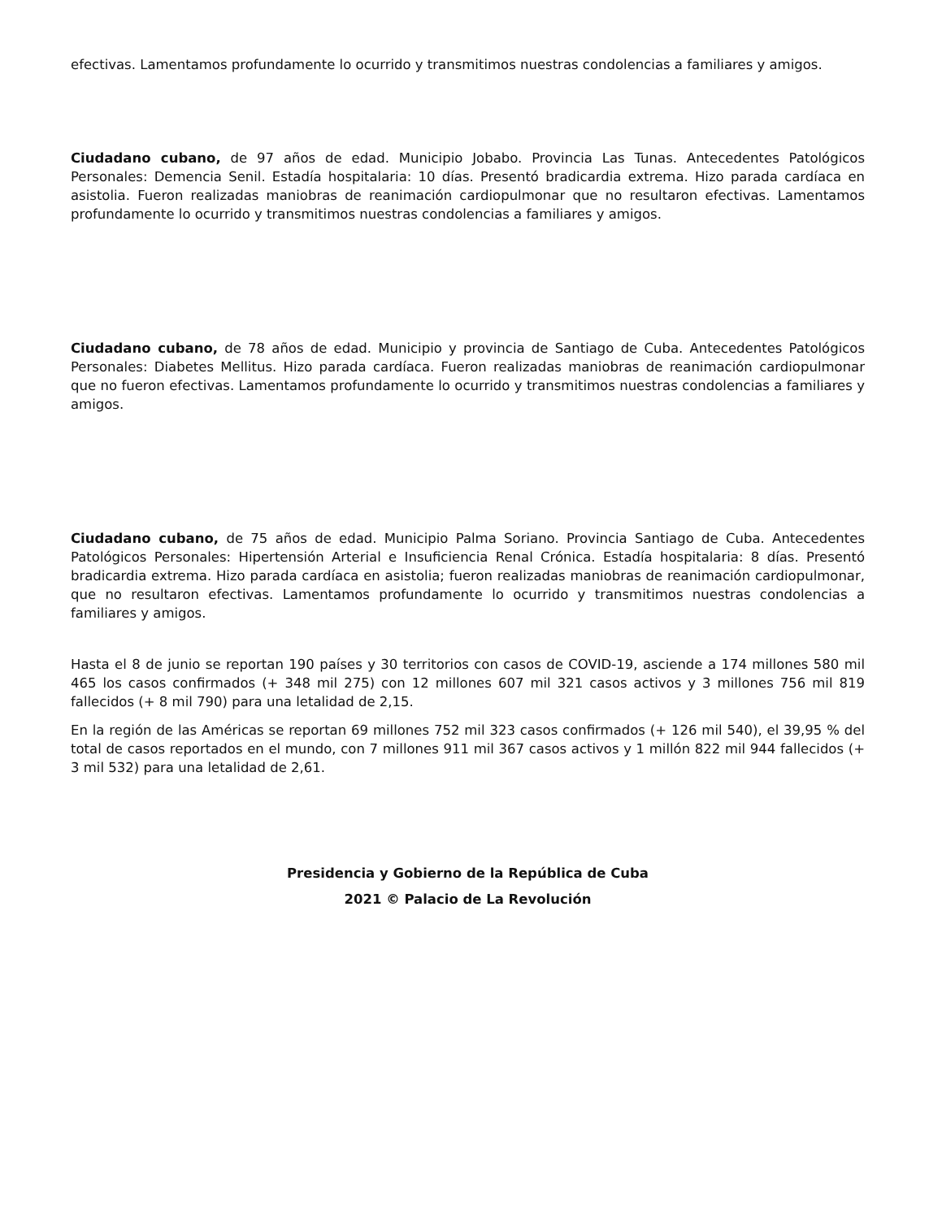efectivas. Lamentamos profundamente lo ocurrido y transmitimos nuestras condolencias a familiares y amigos.
Ciudadano cubano, de 97 años de edad. Municipio Jobabo. Provincia Las Tunas. Antecedentes Patológicos Personales: Demencia Senil. Estadía hospitalaria: 10 días. Presentó bradicardia extrema. Hizo parada cardíaca en asistolia. Fueron realizadas maniobras de reanimación cardiopulmonar que no resultaron efectivas. Lamentamos profundamente lo ocurrido y transmitimos nuestras condolencias a familiares y amigos.
Ciudadano cubano, de 78 años de edad. Municipio y provincia de Santiago de Cuba. Antecedentes Patológicos Personales: Diabetes Mellitus. Hizo parada cardíaca. Fueron realizadas maniobras de reanimación cardiopulmonar que no fueron efectivas. Lamentamos profundamente lo ocurrido y transmitimos nuestras condolencias a familiares y amigos.
Ciudadano cubano, de 75 años de edad. Municipio Palma Soriano. Provincia Santiago de Cuba. Antecedentes Patológicos Personales: Hipertensión Arterial e Insuficiencia Renal Crónica. Estadía hospitalaria: 8 días. Presentó bradicardia extrema. Hizo parada cardíaca en asistolia; fueron realizadas maniobras de reanimación cardiopulmonar, que no resultaron efectivas. Lamentamos profundamente lo ocurrido y transmitimos nuestras condolencias a familiares y amigos.
Hasta el 8 de junio se reportan 190 países y 30 territorios con casos de COVID-19, asciende a 174 millones 580 mil 465 los casos confirmados (+ 348 mil 275) con 12 millones 607 mil 321 casos activos y 3 millones 756 mil 819 fallecidos (+ 8 mil 790) para una letalidad de 2,15.
En la región de las Américas se reportan 69 millones 752 mil 323 casos confirmados (+ 126 mil 540), el 39,95 % del total de casos reportados en el mundo, con 7 millones 911 mil 367 casos activos y 1 millón 822 mil 944 fallecidos (+ 3 mil 532) para una letalidad de 2,61.
Presidencia y Gobierno de la República de Cuba
2021 © Palacio de La Revolución